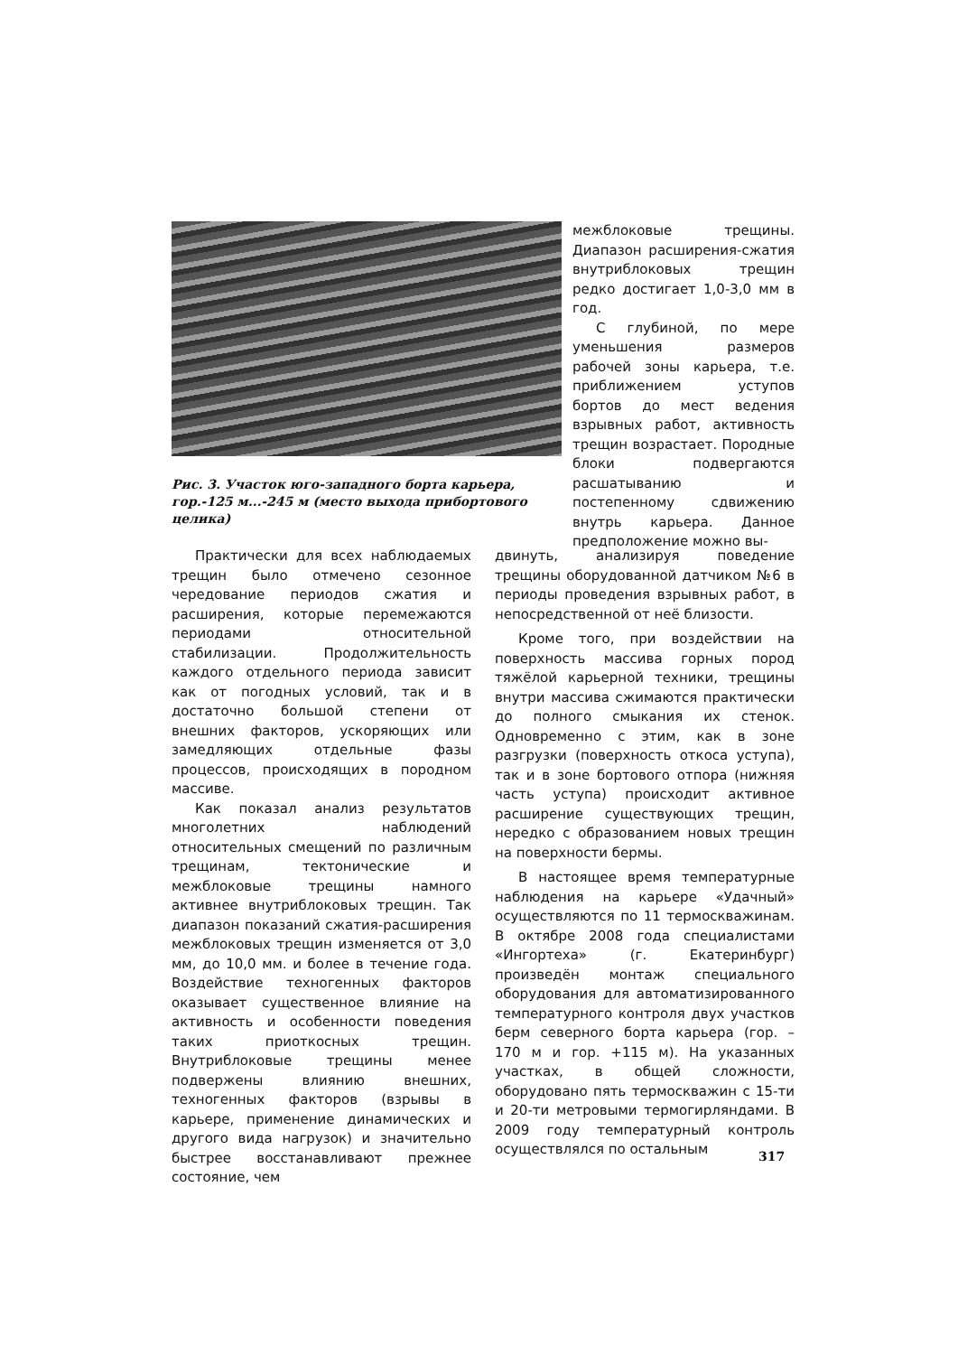Рис. 3. Участок юго-западного борта карьера, гор.-125 м...-245 м (место выхода прибортового целика)
межблоковые трещины. Диапазон расширения-сжатия внутриблоковых трещин редко достигает 1,0-3,0 мм в год.
С глубиной, по мере уменьшения размеров рабочей зоны карьера, т.е. приближением уступов бортов до мест ведения взрывных работ, активность трещин возрастает. Породные блоки подвергаются расшатыванию и постепенному сдвижению внутрь карьера. Данное предположение можно вы-
Практически для всех наблюдаемых трещин было отмечено сезонное чередование периодов сжатия и расширения, которые перемежаются периодами относительной стабилизации. Продолжительность каждого отдельного периода зависит как от погодных условий, так и в достаточно большой степени от внешних факторов, ускоряющих или замедляющих отдельные фазы процессов, происходящих в породном массиве.
Как показал анализ результатов многолетних наблюдений относительных смещений по различным трещинам, тектонические и межблоковые трещины намного активнее внутриблоковых трещин. Так диапазон показаний сжатия-расширения межблоковых трещин изменяется от 3,0 мм, до 10,0 мм. и более в течение года. Воздействие техногенных факторов оказывает существенное влияние на активность и особенности поведения таких приоткосных трещин. Внутриблоковые трещины менее подвержены влиянию внешних, техногенных факторов (взрывы в карьере, применение динамических и другого вида нагрузок) и значительно быстрее восстанавливают прежнее состояние, чем
двинуть, анализируя поведение трещины оборудованной датчиком №6 в периоды проведения взрывных работ, в непосредственной от неё близости.
Кроме того, при воздействии на поверхность массива горных пород тяжёлой карьерной техники, трещины внутри массива сжимаются практически до полного смыкания их стенок. Одновременно с этим, как в зоне разгрузки (поверхность откоса уступа), так и в зоне бортового отпора (нижняя часть уступа) происходит активное расширение существующих трещин, нередко с образованием новых трещин на поверхности бермы.
В настоящее время температурные наблюдения на карьере «Удачный» осуществляются по 11 термоскважинам. В октябре 2008 года специалистами «Ингортеха» (г. Екатеринбург) произведён монтаж специального оборудования для автоматизированного температурного контроля двух участков берм северного борта карьера (гор. – 170 м и гор. +115 м). На указанных участках, в общей сложности, оборудовано пять термоскважин с 15-ти и 20-ти метровыми термогирляндами. В 2009 году температурный контроль осуществлялся по остальным
317